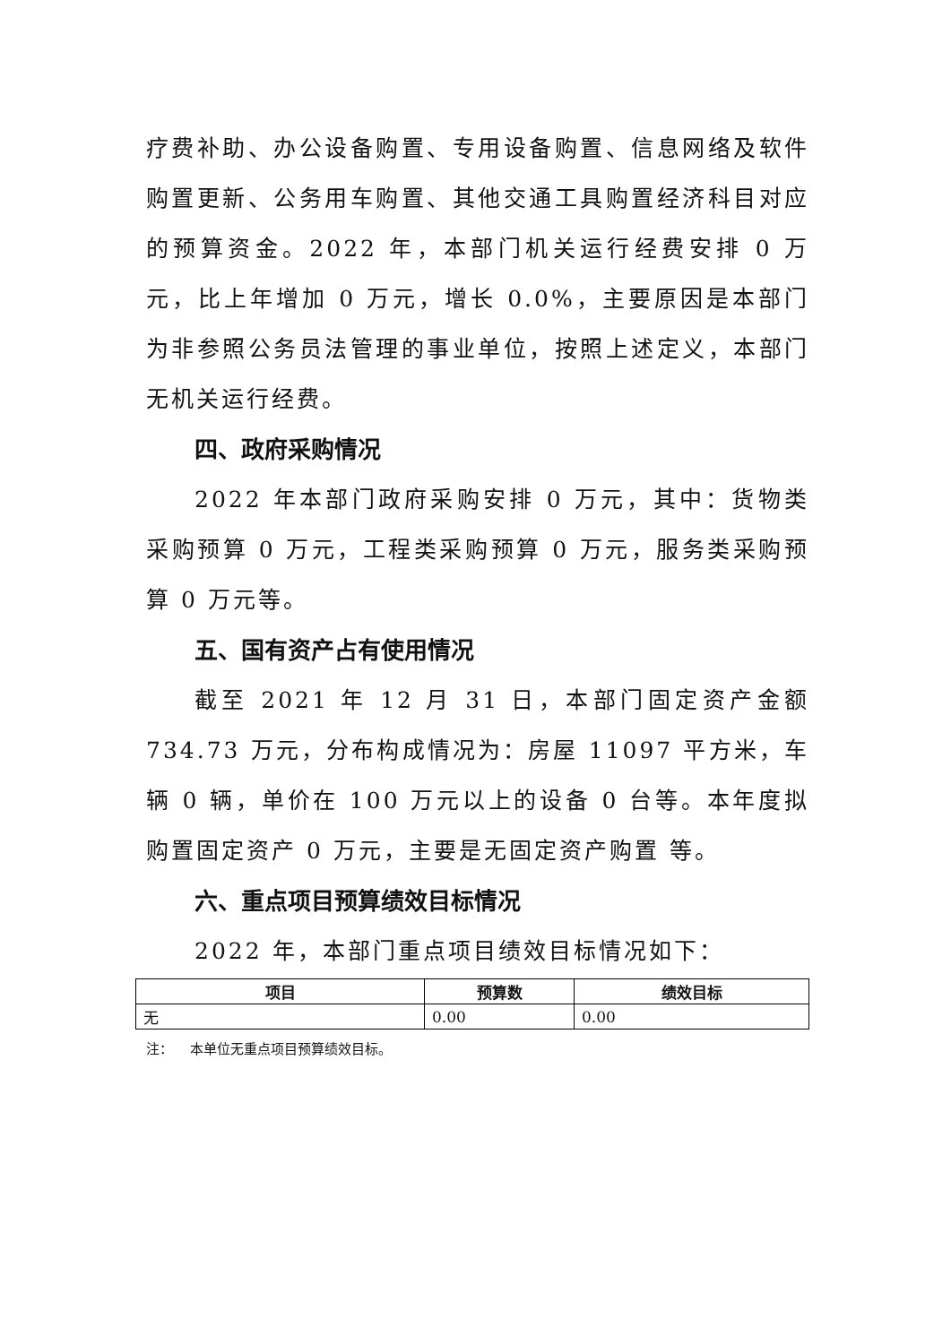疗费补助、办公设备购置、专用设备购置、信息网络及软件购置更新、公务用车购置、其他交通工具购置经济科目对应的预算资金。2022 年，本部门机关运行经费安排 0 万元，比上年增加 0 万元，增长 0.0%，主要原因是本部门为非参照公务员法管理的事业单位，按照上述定义，本部门无机关运行经费。
四、政府采购情况
2022 年本部门政府采购安排 0 万元，其中：货物类采购预算 0 万元，工程类采购预算 0 万元，服务类采购预算 0 万元等。
五、国有资产占有使用情况
截至 2021 年 12 月 31 日，本部门固定资产金额 734.73 万元，分布构成情况为：房屋 11097 平方米，车辆 0 辆，单价在 100 万元以上的设备 0 台等。本年度拟购置固定资产 0 万元，主要是无固定资产购置 等。
六、重点项目预算绩效目标情况
2022 年，本部门重点项目绩效目标情况如下：
| 项目 | 预算数 | 绩效目标 |
| --- | --- | --- |
| 无 | 0.00 | 0.00 |
注： 本单位无重点项目预算绩效目标。